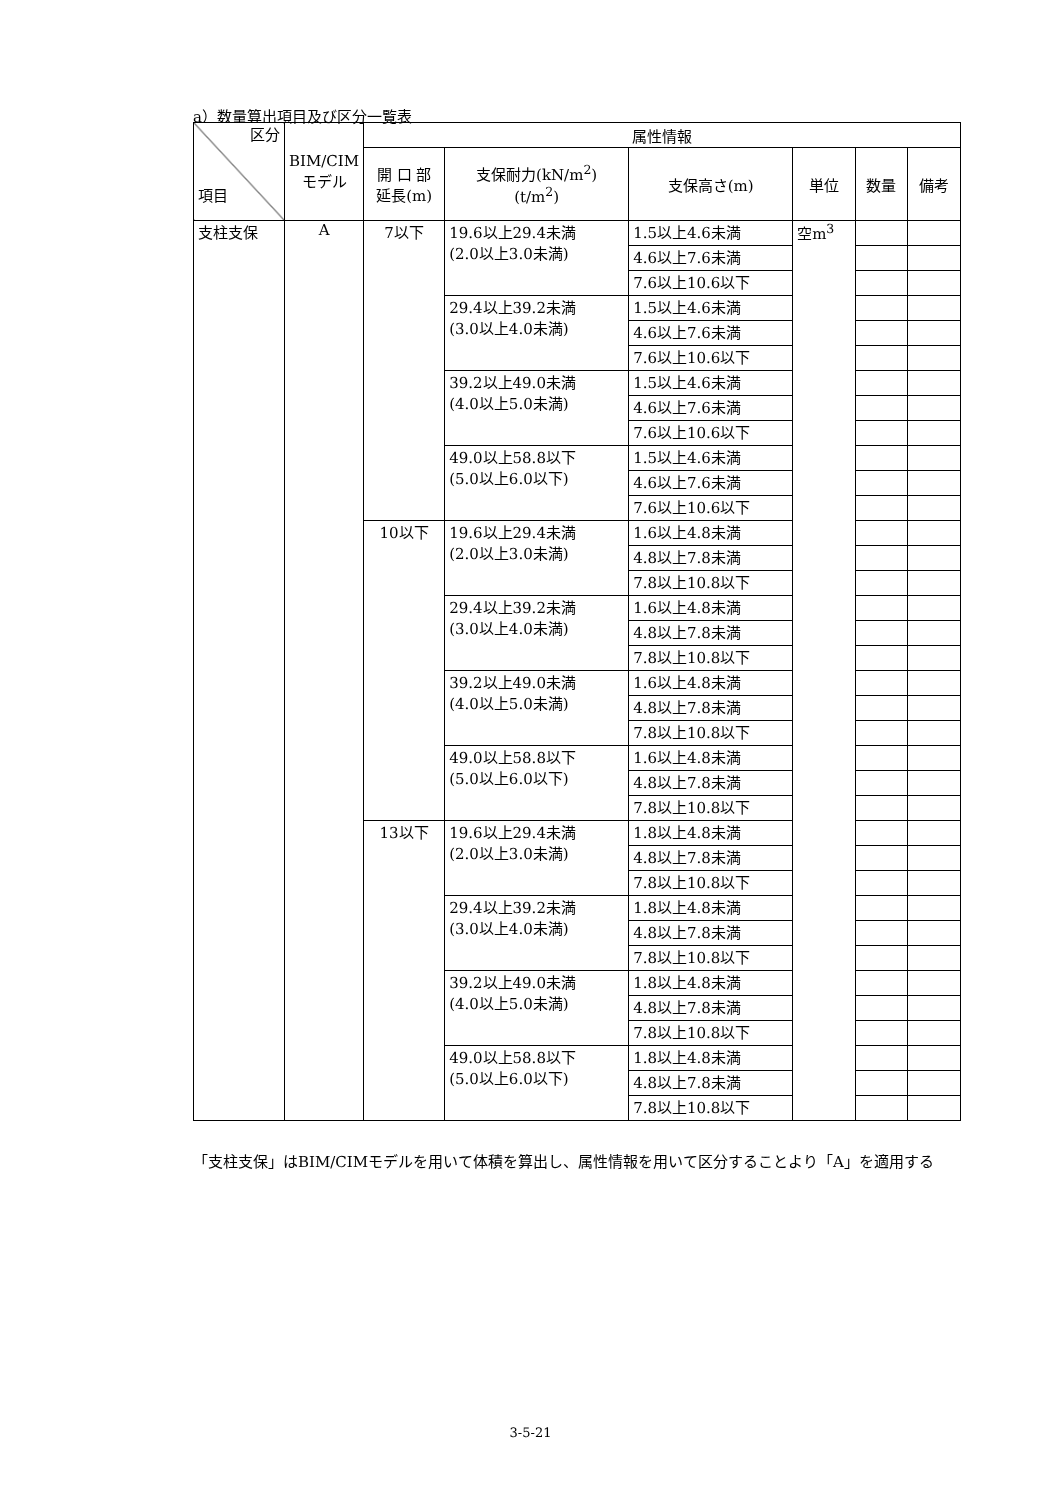a）数量算出項目及び区分一覧表
| 区分 項目 | BIM/CIM モデル | 属性情報 | | | | | |
| --- | --- | --- | --- | --- | --- | --- | --- |
| | | 開 口 部 延長(m) | 支保耐力(kN/m<sup>2</sup>) (t/m<sup>2</sup>) | 支保高さ(m) | 単位 | 数量 | 備考 |
| 支柱支保 | A | 7以下 | 19.6以上29.4未満 (2.0以上3.0未満) | 1.5以上4.6未満 | 空m<sup>3</sup> | | |
| | | | | 4.6以上7.6未満 | | | |
| | | | | 7.6以上10.6以下 | | | |
| | | | 29.4以上39.2未満 (3.0以上4.0未満) | 1.5以上4.6未満 | | | |
| | | | | 4.6以上7.6未満 | | | |
| | | | | 7.6以上10.6以下 | | | |
| | | | 39.2以上49.0未満 (4.0以上5.0未満) | 1.5以上4.6未満 | | | |
| | | | | 4.6以上7.6未満 | | | |
| | | | | 7.6以上10.6以下 | | | |
| | | | 49.0以上58.8以下 (5.0以上6.0以下) | 1.5以上4.6未満 | | | |
| | | | | 4.6以上7.6未満 | | | |
| | | | | 7.6以上10.6以下 | | | |
| | | 10以下 | 19.6以上29.4未満 (2.0以上3.0未満) | 1.6以上4.8未満 | | | |
| | | | | 4.8以上7.8未満 | | | |
| | | | | 7.8以上10.8以下 | | | |
| | | | 29.4以上39.2未満 (3.0以上4.0未満) | 1.6以上4.8未満 | | | |
| | | | | 4.8以上7.8未満 | | | |
| | | | | 7.8以上10.8以下 | | | |
| | | | 39.2以上49.0未満 (4.0以上5.0未満) | 1.6以上4.8未満 | | | |
| | | | | 4.8以上7.8未満 | | | |
| | | | | 7.8以上10.8以下 | | | |
| | | | 49.0以上58.8以下 (5.0以上6.0以下) | 1.6以上4.8未満 | | | |
| | | | | 4.8以上7.8未満 | | | |
| | | | | 7.8以上10.8以下 | | | |
| | | 13以下 | 19.6以上29.4未満 (2.0以上3.0未満) | 1.8以上4.8未満 | | | |
| | | | | 4.8以上7.8未満 | | | |
| | | | | 7.8以上10.8以下 | | | |
| | | | 29.4以上39.2未満 (3.0以上4.0未満) | 1.8以上4.8未満 | | | |
| | | | | 4.8以上7.8未満 | | | |
| | | | | 7.8以上10.8以下 | | | |
| | | | 39.2以上49.0未満 (4.0以上5.0未満) | 1.8以上4.8未満 | | | |
| | | | | 4.8以上7.8未満 | | | |
| | | | | 7.8以上10.8以下 | | | |
| | | | 49.0以上58.8以下 (5.0以上6.0以下) | 1.8以上4.8未満 | | | |
| | | | | 4.8以上7.8未満 | | | |
| | | | | 7.8以上10.8以下 | | | |
「支柱支保」はBIM/CIMモデルを用いて体積を算出し、属性情報を用いて区分することより「A」を適用する
3-5-21